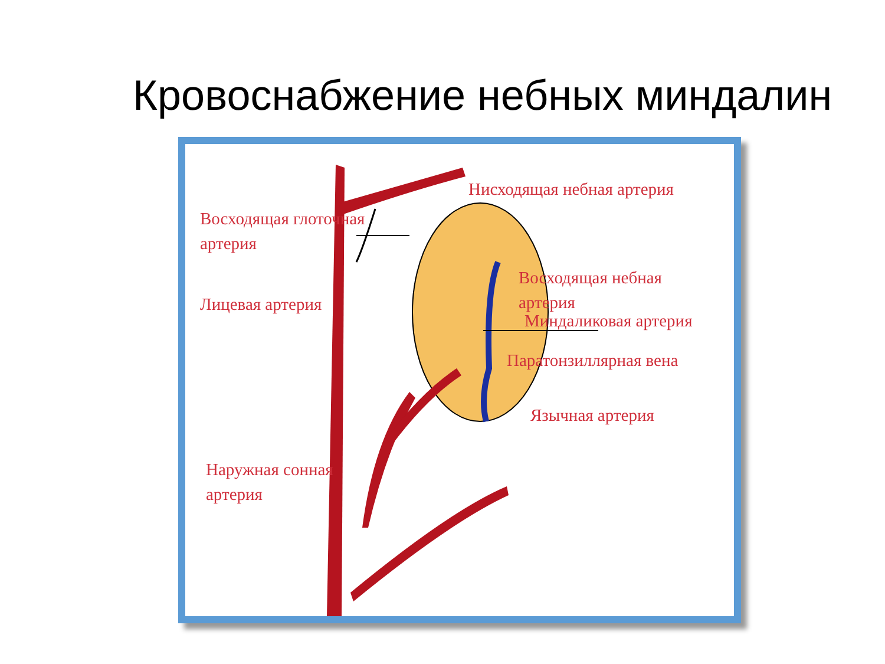Кровоснабжение небных миндалин
Нисходящая небная артерия
Восходящая глоточная
артерия
Восходящая небная
артерия
Лицевая артерия
Миндаликовая артерия
Паратонзиллярная вена
Язычная артерия
Наружная сонная
артерия